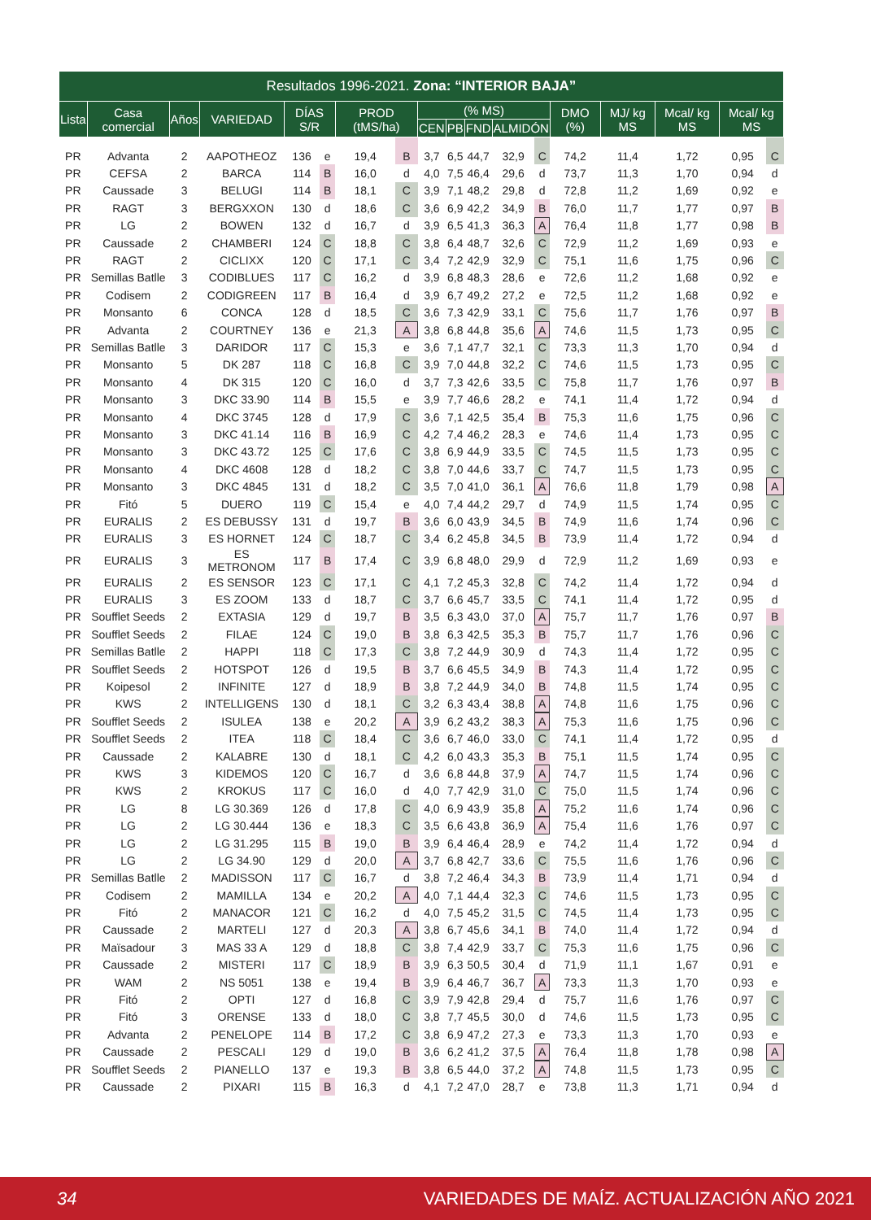| Resultados 1996-2021. Zona: “INTERIOR BAJA” | | | | | | | | | | | | | | | | | |
| --- | --- | --- | --- | --- | --- | --- | --- | --- | --- | --- | --- | --- | --- | --- | --- | --- | --- |
| Lista | Casa comercial | Años | VARIEDAD | DÍAS S/R | | PROD (tMS/ha) | | (% MS) | | | | | DMO (%) | MJ/ kg MS | Mcal/ kg MS | Mcal/ kg MS | |
| | | | | | | | | CEN | PB | FND | ALMIDÓN | | | | | | |
| PR | Advanta | 2 | AAPOTHEOZ | 136 | e | 19,4 | B | 3,7 | 6,5 | 44,7 | 32,9 | C | 74,2 | 11,4 | 1,72 | 0,95 | C |
| PR | CEFSA | 2 | BARCA | 114 | B | 16,0 | d | 4,0 | 7,5 | 46,4 | 29,6 | d | 73,7 | 11,3 | 1,70 | 0,94 | d |
| PR | Caussade | 3 | BELUGI | 114 | B | 18,1 | C | 3,9 | 7,1 | 48,2 | 29,8 | d | 72,8 | 11,2 | 1,69 | 0,92 | e |
| PR | RAGT | 3 | BERGXXON | 130 | d | 18,6 | C | 3,6 | 6,9 | 42,2 | 34,9 | B | 76,0 | 11,7 | 1,77 | 0,97 | B |
| PR | LG | 2 | BOWEN | 132 | d | 16,7 | d | 3,9 | 6,5 | 41,3 | 36,3 | A | 76,4 | 11,8 | 1,77 | 0,98 | B |
| PR | Caussade | 2 | CHAMBERI | 124 | C | 18,8 | C | 3,8 | 6,4 | 48,7 | 32,6 | C | 72,9 | 11,2 | 1,69 | 0,93 | e |
| PR | RAGT | 2 | CICLIXX | 120 | C | 17,1 | C | 3,4 | 7,2 | 42,9 | 32,9 | C | 75,1 | 11,6 | 1,75 | 0,96 | C |
| PR | Semillas Batlle | 3 | CODIBLUES | 117 | C | 16,2 | d | 3,9 | 6,8 | 48,3 | 28,6 | e | 72,6 | 11,2 | 1,68 | 0,92 | e |
| PR | Codisem | 2 | CODIGREEN | 117 | B | 16,4 | d | 3,9 | 6,7 | 49,2 | 27,2 | e | 72,5 | 11,2 | 1,68 | 0,92 | e |
| PR | Monsanto | 6 | CONCA | 128 | d | 18,5 | C | 3,6 | 7,3 | 42,9 | 33,1 | C | 75,6 | 11,7 | 1,76 | 0,97 | B |
| PR | Advanta | 2 | COURTNEY | 136 | e | 21,3 | A | 3,8 | 6,8 | 44,8 | 35,6 | A | 74,6 | 11,5 | 1,73 | 0,95 | C |
| PR | Semillas Batlle | 3 | DARIDOR | 117 | C | 15,3 | e | 3,6 | 7,1 | 47,7 | 32,1 | C | 73,3 | 11,3 | 1,70 | 0,94 | d |
| PR | Monsanto | 5 | DK 287 | 118 | C | 16,8 | C | 3,9 | 7,0 | 44,8 | 32,2 | C | 74,6 | 11,5 | 1,73 | 0,95 | C |
| PR | Monsanto | 4 | DK 315 | 120 | C | 16,0 | d | 3,7 | 7,3 | 42,6 | 33,5 | C | 75,8 | 11,7 | 1,76 | 0,97 | B |
| PR | Monsanto | 3 | DKC 33.90 | 114 | B | 15,5 | e | 3,9 | 7,7 | 46,6 | 28,2 | e | 74,1 | 11,4 | 1,72 | 0,94 | d |
| PR | Monsanto | 4 | DKC 3745 | 128 | d | 17,9 | C | 3,6 | 7,1 | 42,5 | 35,4 | B | 75,3 | 11,6 | 1,75 | 0,96 | C |
| PR | Monsanto | 3 | DKC 41.14 | 116 | B | 16,9 | C | 4,2 | 7,4 | 46,2 | 28,3 | e | 74,6 | 11,4 | 1,73 | 0,95 | C |
| PR | Monsanto | 3 | DKC 43.72 | 125 | C | 17,6 | C | 3,8 | 6,9 | 44,9 | 33,5 | C | 74,5 | 11,5 | 1,73 | 0,95 | C |
| PR | Monsanto | 4 | DKC 4608 | 128 | d | 18,2 | C | 3,8 | 7,0 | 44,6 | 33,7 | C | 74,7 | 11,5 | 1,73 | 0,95 | C |
| PR | Monsanto | 3 | DKC 4845 | 131 | d | 18,2 | C | 3,5 | 7,0 | 41,0 | 36,1 | A | 76,6 | 11,8 | 1,79 | 0,98 | A |
| PR | Fitó | 5 | DUERO | 119 | C | 15,4 | e | 4,0 | 7,4 | 44,2 | 29,7 | d | 74,9 | 11,5 | 1,74 | 0,95 | C |
| PR | EURALIS | 2 | ES DEBUSSY | 131 | d | 19,7 | B | 3,6 | 6,0 | 43,9 | 34,5 | B | 74,9 | 11,6 | 1,74 | 0,96 | C |
| PR | EURALIS | 3 | ES HORNET | 124 | C | 18,7 | C | 3,4 | 6,2 | 45,8 | 34,5 | B | 73,9 | 11,4 | 1,72 | 0,94 | d |
| PR | EURALIS | 3 | ES METRONOM | 117 | B | 17,4 | C | 3,9 | 6,8 | 48,0 | 29,9 | d | 72,9 | 11,2 | 1,69 | 0,93 | e |
| PR | EURALIS | 2 | ES SENSOR | 123 | C | 17,1 | C | 4,1 | 7,2 | 45,3 | 32,8 | C | 74,2 | 11,4 | 1,72 | 0,94 | d |
| PR | EURALIS | 3 | ES ZOOM | 133 | d | 18,7 | C | 3,7 | 6,6 | 45,7 | 33,5 | C | 74,1 | 11,4 | 1,72 | 0,95 | d |
| PR | Soufflet Seeds | 2 | EXTASIA | 129 | d | 19,7 | B | 3,5 | 6,3 | 43,0 | 37,0 | A | 75,7 | 11,7 | 1,76 | 0,97 | B |
| PR | Soufflet Seeds | 2 | FILAE | 124 | C | 19,0 | B | 3,8 | 6,3 | 42,5 | 35,3 | B | 75,7 | 11,7 | 1,76 | 0,96 | C |
| PR | Semillas Batlle | 2 | HAPPI | 118 | C | 17,3 | C | 3,8 | 7,2 | 44,9 | 30,9 | d | 74,3 | 11,4 | 1,72 | 0,95 | C |
| PR | Soufflet Seeds | 2 | HOTSPOT | 126 | d | 19,5 | B | 3,7 | 6,6 | 45,5 | 34,9 | B | 74,3 | 11,4 | 1,72 | 0,95 | C |
| PR | Koipesol | 2 | INFINITE | 127 | d | 18,9 | B | 3,8 | 7,2 | 44,9 | 34,0 | B | 74,8 | 11,5 | 1,74 | 0,95 | C |
| PR | KWS | 2 | INTELLIGENS | 130 | d | 18,1 | C | 3,2 | 6,3 | 43,4 | 38,8 | A | 74,8 | 11,6 | 1,75 | 0,96 | C |
| PR | Soufflet Seeds | 2 | ISULEA | 138 | e | 20,2 | A | 3,9 | 6,2 | 43,2 | 38,3 | A | 75,3 | 11,6 | 1,75 | 0,96 | C |
| PR | Soufflet Seeds | 2 | ITEA | 118 | C | 18,4 | C | 3,6 | 6,7 | 46,0 | 33,0 | C | 74,1 | 11,4 | 1,72 | 0,95 | d |
| PR | Caussade | 2 | KALABRE | 130 | d | 18,1 | C | 4,2 | 6,0 | 43,3 | 35,3 | B | 75,1 | 11,5 | 1,74 | 0,95 | C |
| PR | KWS | 3 | KIDEMOS | 120 | C | 16,7 | d | 3,6 | 6,8 | 44,8 | 37,9 | A | 74,7 | 11,5 | 1,74 | 0,96 | C |
| PR | KWS | 2 | KROKUS | 117 | C | 16,0 | d | 4,0 | 7,7 | 42,9 | 31,0 | C | 75,0 | 11,5 | 1,74 | 0,96 | C |
| PR | LG | 8 | LG 30.369 | 126 | d | 17,8 | C | 4,0 | 6,9 | 43,9 | 35,8 | A | 75,2 | 11,6 | 1,74 | 0,96 | C |
| PR | LG | 2 | LG 30.444 | 136 | e | 18,3 | C | 3,5 | 6,6 | 43,8 | 36,9 | A | 75,4 | 11,6 | 1,76 | 0,97 | C |
| PR | LG | 2 | LG 31.295 | 115 | B | 19,0 | B | 3,9 | 6,4 | 46,4 | 28,9 | e | 74,2 | 11,4 | 1,72 | 0,94 | d |
| PR | LG | 2 | LG 34.90 | 129 | d | 20,0 | A | 3,7 | 6,8 | 42,7 | 33,6 | C | 75,5 | 11,6 | 1,76 | 0,96 | C |
| PR | Semillas Batlle | 2 | MADISSON | 117 | C | 16,7 | d | 3,8 | 7,2 | 46,4 | 34,3 | B | 73,9 | 11,4 | 1,71 | 0,94 | d |
| PR | Codisem | 2 | MAMILLA | 134 | e | 20,2 | A | 4,0 | 7,1 | 44,4 | 32,3 | C | 74,6 | 11,5 | 1,73 | 0,95 | C |
| PR | Fitó | 2 | MANACOR | 121 | C | 16,2 | d | 4,0 | 7,5 | 45,2 | 31,5 | C | 74,5 | 11,4 | 1,73 | 0,95 | C |
| PR | Caussade | 2 | MARTELI | 127 | d | 20,3 | A | 3,8 | 6,7 | 45,6 | 34,1 | B | 74,0 | 11,4 | 1,72 | 0,94 | d |
| PR | Maïsadour | 3 | MAS 33 A | 129 | d | 18,8 | C | 3,8 | 7,4 | 42,9 | 33,7 | C | 75,3 | 11,6 | 1,75 | 0,96 | C |
| PR | Caussade | 2 | MISTERI | 117 | C | 18,9 | B | 3,9 | 6,3 | 50,5 | 30,4 | d | 71,9 | 11,1 | 1,67 | 0,91 | e |
| PR | WAM | 2 | NS 5051 | 138 | e | 19,4 | B | 3,9 | 6,4 | 46,7 | 36,7 | A | 73,3 | 11,3 | 1,70 | 0,93 | e |
| PR | Fitó | 2 | OPTI | 127 | d | 16,8 | C | 3,9 | 7,9 | 42,8 | 29,4 | d | 75,7 | 11,6 | 1,76 | 0,97 | C |
| PR | Fitó | 3 | ORENSE | 133 | d | 18,0 | C | 3,8 | 7,7 | 45,5 | 30,0 | d | 74,6 | 11,5 | 1,73 | 0,95 | C |
| PR | Advanta | 2 | PENELOPE | 114 | B | 17,2 | C | 3,8 | 6,9 | 47,2 | 27,3 | e | 73,3 | 11,3 | 1,70 | 0,93 | e |
| PR | Caussade | 2 | PESCALI | 129 | d | 19,0 | B | 3,6 | 6,2 | 41,2 | 37,5 | A | 76,4 | 11,8 | 1,78 | 0,98 | A |
| PR | Soufflet Seeds | 2 | PIANELLO | 137 | e | 19,3 | B | 3,8 | 6,5 | 44,0 | 37,2 | A | 74,8 | 11,5 | 1,73 | 0,95 | C |
| PR | Caussade | 2 | PIXARI | 115 | B | 16,3 | d | 4,1 | 7,2 | 47,0 | 28,7 | e | 73,8 | 11,3 | 1,71 | 0,94 | d |
34 VARIEDADES DE MAÍZ. ACTUALIZACIÓN AÑO 2021